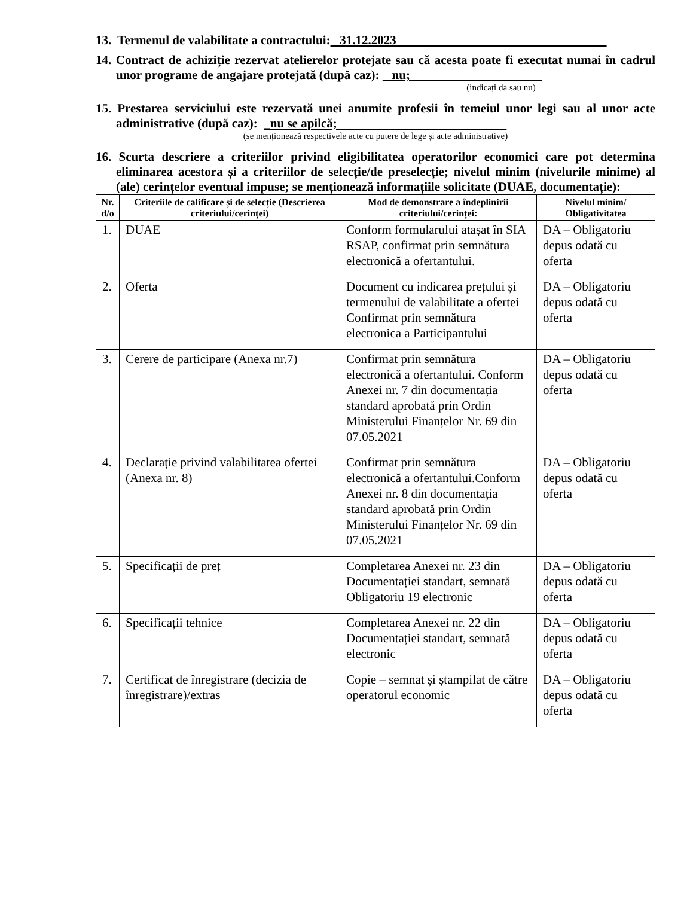13. Termenul de valabilitate a contractului: 31.12.2023
14. Contract de achiziție rezervat atelierelor protejate sau că acesta poate fi executat numai în cadrul unor programe de angajare protejată (după caz): nu;
(indicați da sau nu)
15. Prestarea serviciului este rezervată unei anumite profesii în temeiul unor legi sau al unor acte administrative (după caz): _nu se apilcă;
(se menționează respectivele acte cu putere de lege și acte administrative)
16. Scurta descriere a criteriilor privind eligibilitatea operatorilor economici care pot determina eliminarea acestora și a criteriilor de selecție/de preselecție; nivelul minim (nivelurile minime) al (ale) cerințelor eventual impuse; se menționează informațiile solicitate (DUAE, documentație):
| Nr. d/o | Criteriile de calificare și de selecție (Descrierea criteriului/cerinței) | Mod de demonstrare a îndeplinirii criteriului/cerinței: | Nivelul minim/ Obligativitatea |
| --- | --- | --- | --- |
| 1. | DUAE | Conform formularului atașat în SIA RSAP, confirmat prin semnătura electronică a ofertantului. | DA – Obligatoriu depus odată cu oferta |
| 2. | Oferta | Document cu indicarea prețului și termenului de valabilitate a ofertei Confirmat prin semnătura electronica a Participantului | DA – Obligatoriu depus odată cu oferta |
| 3. | Cerere de participare (Anexa nr.7) | Confirmat prin semnătura electronică a ofertantului. Conform Anexei nr. 7 din documentația standard aprobată prin Ordin Ministerului Finanțelor Nr. 69 din 07.05.2021 | DA – Obligatoriu depus odată cu oferta |
| 4. | Declarație privind valabilitatea ofertei (Anexa nr. 8) | Confirmat prin semnătura electronică a ofertantului.Conform Anexei nr. 8 din documentația standard aprobată prin Ordin Ministerului Finanțelor Nr. 69 din 07.05.2021 | DA – Obligatoriu depus odată cu oferta |
| 5. | Specificații de preț | Completarea Anexei nr. 23 din Documentației standart, semnată Obligatoriu 19 electronic | DA – Obligatoriu depus odată cu oferta |
| 6. | Specificații tehnice | Completarea Anexei nr. 22 din Documentației standart, semnată electronic | DA – Obligatoriu depus odată cu oferta |
| 7. | Certificat de înregistrare (decizia de înregistrare)/extras | Copie – semnat și ștampilat de către operatorul economic | DA – Obligatoriu depus odată cu oferta |